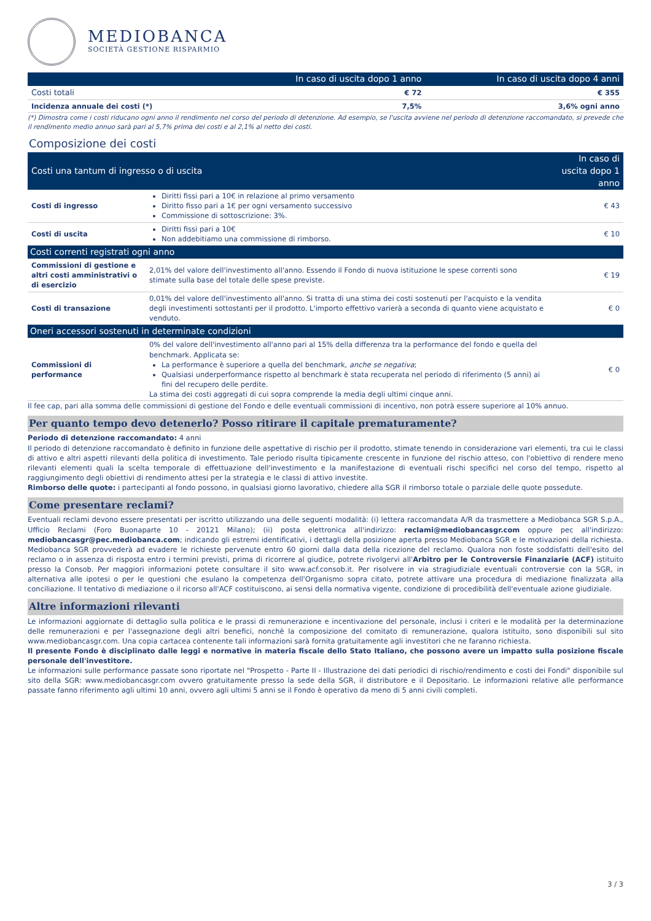MEDIOBANCA
SOCIETÀ GESTIONE RISPARMIO
| | In caso di uscita dopo 1 anno | In caso di uscita dopo 4 anni |
| --- | --- | --- |
| Costi totali | € 72 | € 355 |
| Incidenza annuale dei costi (*) | 7,5% | 3,6% ogni anno |
(*) Dimostra come i costi riducano ogni anno il rendimento nel corso del periodo di detenzione. Ad esempio, se l'uscita avviene nel periodo di detenzione raccomandato, si prevede che il rendimento medio annuo sarà pari al 5,7% prima dei costi e al 2,1% al netto dei costi.
Composizione dei costi
| Costi una tantum di ingresso o di uscita | | In caso di uscita dopo 1 anno |
| --- | --- | --- |
| Costi di ingresso | Diritti fissi pari a 10€ in relazione al primo versamento Diritto fisso pari a 1€ per ogni versamento successivo Commissione di sottoscrizione: 3%. | € 43 |
| Costi di uscita | Diritti fissi pari a 10€ Non addebitiamo una commissione di rimborso. | € 10 |
| Costi correnti registrati ogni anno | | |
| Commissioni di gestione e altri costi amministrativi o di esercizio | 2,01% del valore dell'investimento all'anno. Essendo il Fondo di nuova istituzione le spese correnti sono stimate sulla base del totale delle spese previste. | € 19 |
| Costi di transazione | 0,01% del valore dell'investimento all'anno. Si tratta di una stima dei costi sostenuti per l'acquisto e la vendita degli investimenti sottostanti per il prodotto. L'importo effettivo varierà a seconda di quanto viene acquistato e venduto. | € 0 |
| Oneri accessori sostenuti in determinate condizioni | | |
| Commissioni di performance | 0% del valore dell'investimento all'anno pari al 15% della differenza tra la performance del fondo e quella del benchmark. Applicata se: La performance è superiore a quella del benchmark, anche se negativa ; Qualsiasi underperformance rispetto al benchmark è stata recuperata nel periodo di riferimento (5 anni) ai fini del recupero delle perdite. La stima dei costi aggregati di cui sopra comprende la media degli ultimi cinque anni. | € 0 |
Il fee cap, pari alla somma delle commissioni di gestione del Fondo e delle eventuali commissioni di incentivo, non potrà essere superiore al 10% annuo.
Per quanto tempo devo detenerlo? Posso ritirare il capitale prematuramente?
Periodo di detenzione raccomandato: 4 anni
Il periodo di detenzione raccomandato è definito in funzione delle aspettative di rischio per il prodotto, stimate tenendo in considerazione vari elementi, tra cui le classi di attivo e altri aspetti rilevanti della politica di investimento. Tale periodo risulta tipicamente crescente in funzione del rischio atteso, con l'obiettivo di rendere meno rilevanti elementi quali la scelta temporale di effettuazione dell'investimento e la manifestazione di eventuali rischi specifici nel corso del tempo, rispetto al raggiungimento degli obiettivi di rendimento attesi per la strategia e le classi di attivo investite.
Rimborso delle quote: i partecipanti al fondo possono, in qualsiasi giorno lavorativo, chiedere alla SGR il rimborso totale o parziale delle quote possedute.
Come presentare reclami?
Eventuali reclami devono essere presentati per iscritto utilizzando una delle seguenti modalità: (i) lettera raccomandata A/R da trasmettere a Mediobanca SGR S.p.A., Ufficio Reclami (Foro Buonaparte 10 - 20121 Milano); (ii) posta elettronica all'indirizzo: reclami@mediobancasgr.com oppure pec all'indirizzo: mediobancasgr@pec.mediobanca.com; indicando gli estremi identificativi, i dettagli della posizione aperta presso Mediobanca SGR e le motivazioni della richiesta. Mediobanca SGR provvederà ad evadere le richieste pervenute entro 60 giorni dalla data della ricezione del reclamo. Qualora non foste soddisfatti dell'esito del reclamo o in assenza di risposta entro i termini previsti, prima di ricorrere al giudice, potrete rivolgervi all'Arbitro per le Controversie Finanziarie (ACF) istituito presso la Consob. Per maggiori informazioni potete consultare il sito www.acf.consob.it. Per risolvere in via stragiudiziale eventuali controversie con la SGR, in alternativa alle ipotesi o per le questioni che esulano la competenza dell'Organismo sopra citato, potrete attivare una procedura di mediazione finalizzata alla conciliazione. Il tentativo di mediazione o il ricorso all'ACF costituiscono, ai sensi della normativa vigente, condizione di procedibilità dell'eventuale azione giudiziale.
Altre informazioni rilevanti
Le informazioni aggiornate di dettaglio sulla politica e le prassi di remunerazione e incentivazione del personale, inclusi i criteri e le modalità per la determinazione delle remunerazioni e per l'assegnazione degli altri benefici, nonchè la composizione del comitato di remunerazione, qualora istituito, sono disponibili sul sito www.mediobancasgr.com. Una copia cartacea contenente tali informazioni sarà fornita gratuitamente agli investitori che ne faranno richiesta.
Il presente Fondo è disciplinato dalle leggi e normative in materia fiscale dello Stato Italiano, che possono avere un impatto sulla posizione fiscale personale dell'investitore.
Le informazioni sulle performance passate sono riportate nel "Prospetto - Parte II - Illustrazione dei dati periodici di rischio/rendimento e costi dei Fondi" disponibile sul sito della SGR: www.mediobancasgr.com ovvero gratuitamente presso la sede della SGR, il distributore e il Depositario. Le informazioni relative alle performance passate fanno riferimento agli ultimi 10 anni, ovvero agli ultimi 5 anni se il Fondo è operativo da meno di 5 anni civili completi.
3 / 3